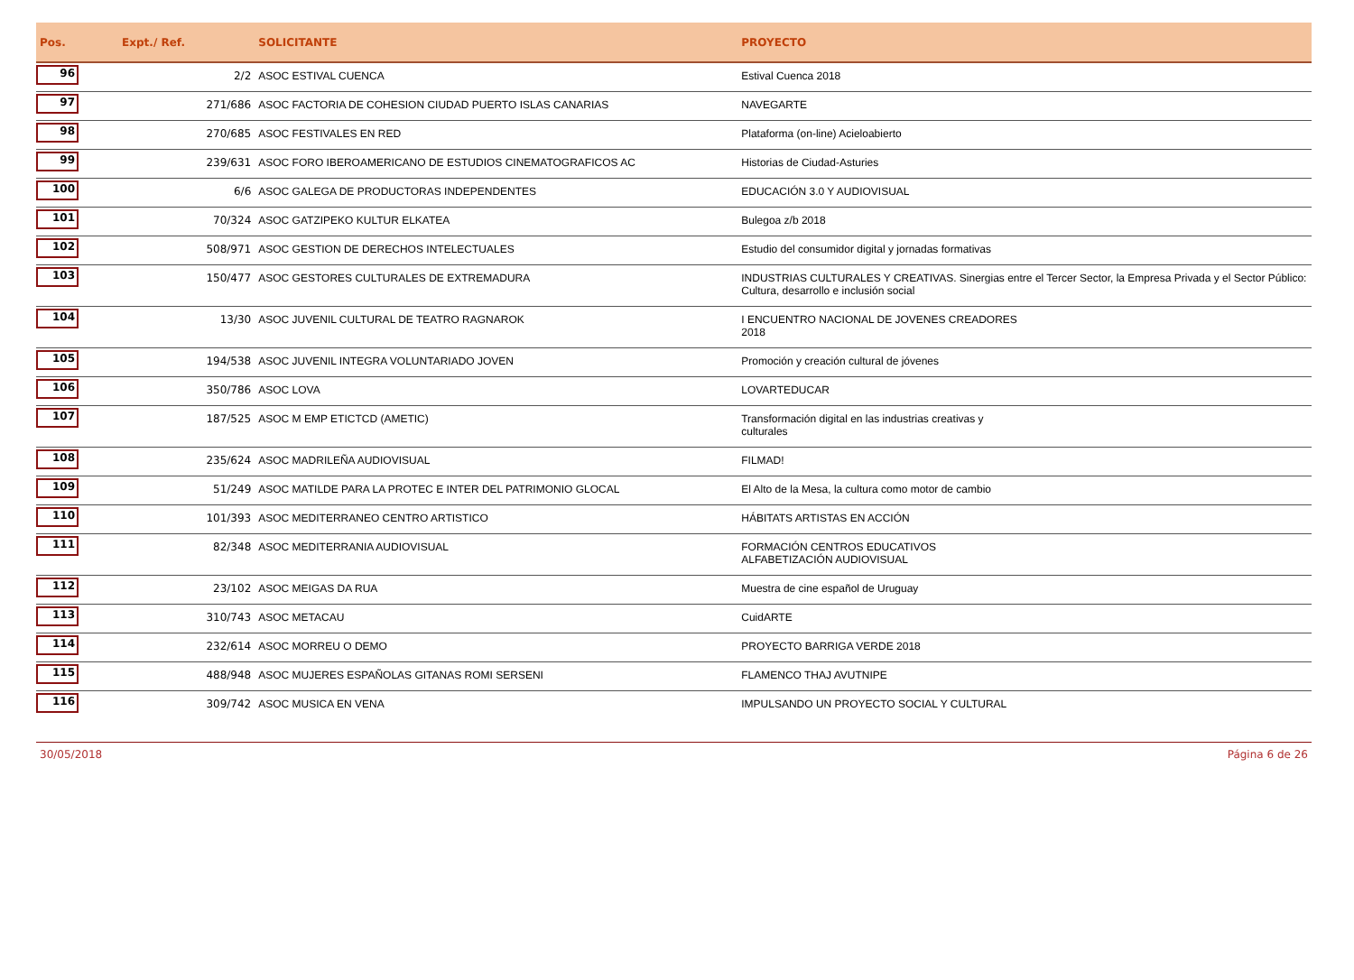| Pos. | Expt./ Ref. | SOLICITANTE | PROYECTO |
| --- | --- | --- | --- |
| 96 | 2/2 | ASOC ESTIVAL CUENCA | Estival Cuenca 2018 |
| 97 | 271/686 | ASOC FACTORIA DE COHESION CIUDAD PUERTO ISLAS CANARIAS | NAVEGARTE |
| 98 | 270/685 | ASOC FESTIVALES EN RED | Plataforma (on-line) Acieloabierto |
| 99 | 239/631 | ASOC FORO IBEROAMERICANO DE ESTUDIOS CINEMATOGRAFICOS AC | Historias de Ciudad-Asturies |
| 100 | 6/6 | ASOC GALEGA DE PRODUCTORAS INDEPENDENTES | EDUCACIÓN 3.0 Y AUDIOVISUAL |
| 101 | 70/324 | ASOC GATZIPEKO KULTUR ELKATEA | Bulegoa z/b 2018 |
| 102 | 508/971 | ASOC GESTION DE DERECHOS INTELECTUALES | Estudio del consumidor digital y jornadas formativas |
| 103 | 150/477 | ASOC GESTORES CULTURALES DE EXTREMADURA | INDUSTRIAS CULTURALES Y CREATIVAS. Sinergias entre el Tercer Sector, la Empresa Privada y el Sector Público: Cultura, desarrollo e inclusión social |
| 104 | 13/30 | ASOC JUVENIL CULTURAL DE TEATRO RAGNAROK | I ENCUENTRO NACIONAL DE JOVENES CREADORES 2018 |
| 105 | 194/538 | ASOC JUVENIL INTEGRA VOLUNTARIADO JOVEN | Promoción y creación cultural de jóvenes |
| 106 | 350/786 | ASOC LOVA | LOVARTEDUCAR |
| 107 | 187/525 | ASOC M EMP ETICTCD (AMETIC) | Transformación digital en las industrias creativas y culturales |
| 108 | 235/624 | ASOC MADRILEÑA AUDIOVISUAL | FILMAD! |
| 109 | 51/249 | ASOC MATILDE PARA LA PROTEC E INTER DEL PATRIMONIO GLOCAL | El Alto de la Mesa, la cultura como motor de cambio |
| 110 | 101/393 | ASOC MEDITERRANEO CENTRO ARTISTICO | HÁBITATS ARTISTAS EN ACCIÓN |
| 111 | 82/348 | ASOC MEDITERRANIA AUDIOVISUAL | FORMACIÓN CENTROS EDUCATIVOS ALFABETIZACIÓN AUDIOVISUAL |
| 112 | 23/102 | ASOC MEIGAS DA RUA | Muestra de cine español de Uruguay |
| 113 | 310/743 | ASOC METACAU | CuidARTE |
| 114 | 232/614 | ASOC MORREU O DEMO | PROYECTO BARRIGA VERDE 2018 |
| 115 | 488/948 | ASOC MUJERES ESPAÑOLAS GITANAS ROMI SERSENI | FLAMENCO THAJ AVUTNIPE |
| 116 | 309/742 | ASOC MUSICA EN VENA | IMPULSANDO UN PROYECTO SOCIAL Y CULTURAL |
30/05/2018 Página 6 de 26